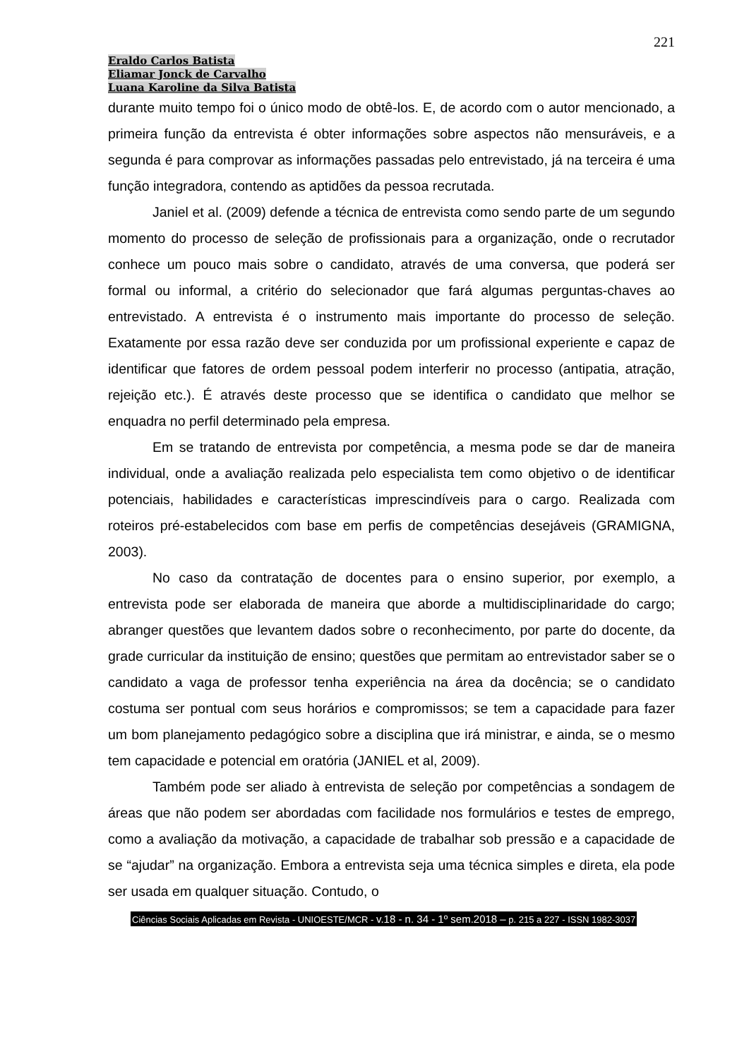221
Eraldo Carlos Batista
Eliamar Jonck de Carvalho
Luana Karoline da Silva Batista
durante muito tempo foi o único modo de obtê-los. E, de acordo com o autor mencionado, a primeira função da entrevista é obter informações sobre aspectos não mensuráveis, e a segunda é para comprovar as informações passadas pelo entrevistado, já na terceira é uma função integradora, contendo as aptidões da pessoa recrutada.
Janiel et al. (2009) defende a técnica de entrevista como sendo parte de um segundo momento do processo de seleção de profissionais para a organização, onde o recrutador conhece um pouco mais sobre o candidato, através de uma conversa, que poderá ser formal ou informal, a critério do selecionador que fará algumas perguntas-chaves ao entrevistado. A entrevista é o instrumento mais importante do processo de seleção. Exatamente por essa razão deve ser conduzida por um profissional experiente e capaz de identificar que fatores de ordem pessoal podem interferir no processo (antipatia, atração, rejeição etc.). É através deste processo que se identifica o candidato que melhor se enquadra no perfil determinado pela empresa.
Em se tratando de entrevista por competência, a mesma pode se dar de maneira individual, onde a avaliação realizada pelo especialista tem como objetivo o de identificar potenciais, habilidades e características imprescindíveis para o cargo. Realizada com roteiros pré-estabelecidos com base em perfis de competências desejáveis (GRAMIGNA, 2003).
No caso da contratação de docentes para o ensino superior, por exemplo, a entrevista pode ser elaborada de maneira que aborde a multidisciplinaridade do cargo; abranger questões que levantem dados sobre o reconhecimento, por parte do docente, da grade curricular da instituição de ensino; questões que permitam ao entrevistador saber se o candidato a vaga de professor tenha experiência na área da docência; se o candidato costuma ser pontual com seus horários e compromissos; se tem a capacidade para fazer um bom planejamento pedagógico sobre a disciplina que irá ministrar, e ainda, se o mesmo tem capacidade e potencial em oratória (JANIEL et al, 2009).
Também pode ser aliado à entrevista de seleção por competências a sondagem de áreas que não podem ser abordadas com facilidade nos formulários e testes de emprego, como a avaliação da motivação, a capacidade de trabalhar sob pressão e a capacidade de se “ajudar” na organização. Embora a entrevista seja uma técnica simples e direta, ela pode ser usada em qualquer situação. Contudo, o
Ciências Sociais Aplicadas em Revista - UNIOESTE/MCR - v.18 - n. 34 - 1º sem.2018 – p. 215 a 227 - ISSN 1982-3037